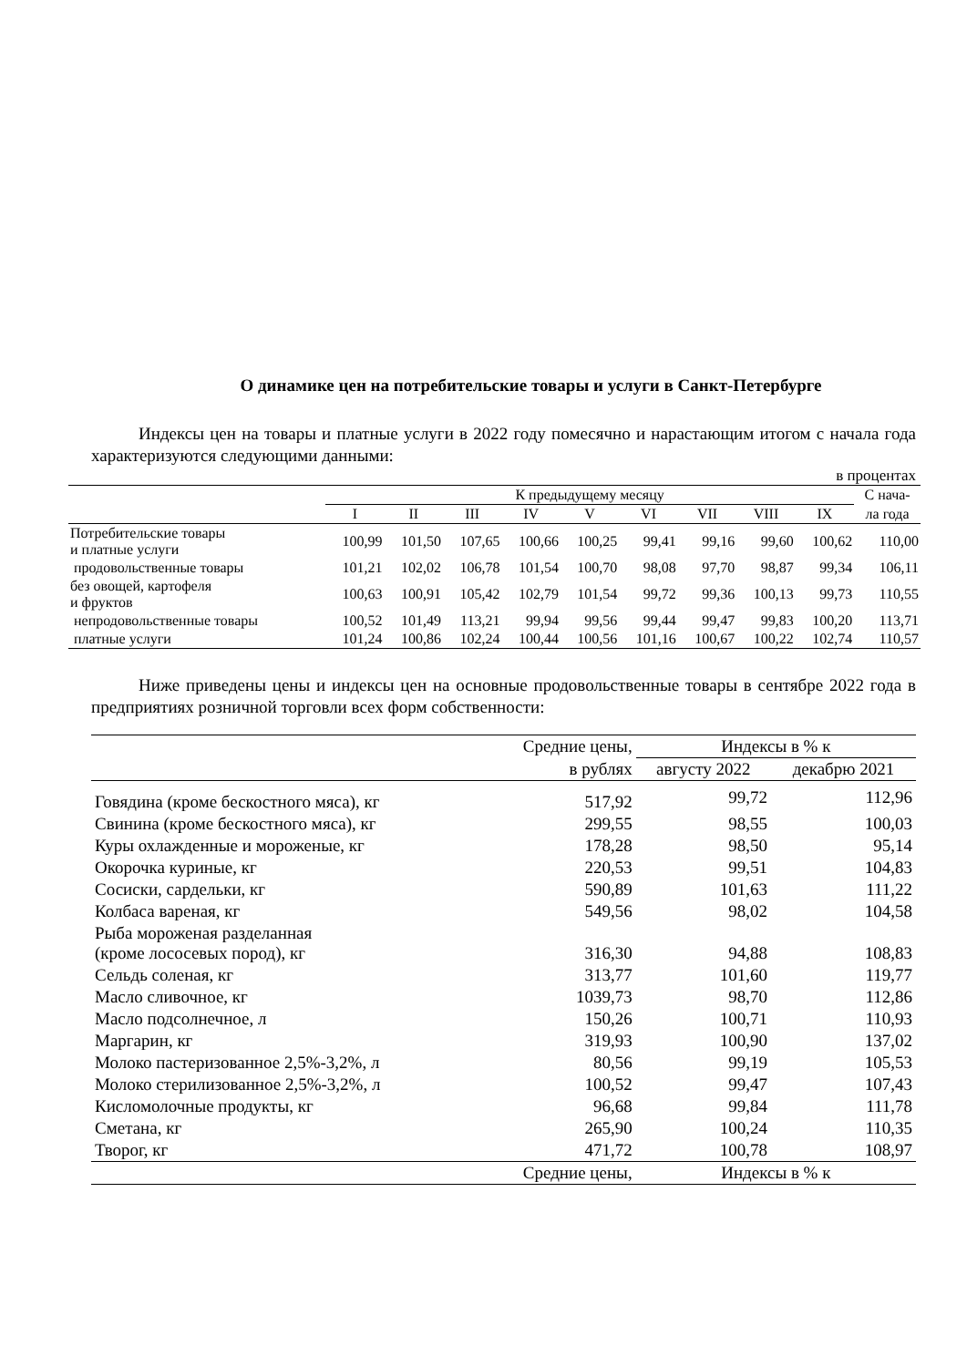О динамике цен на потребительские товары и услуги в Санкт-Петербурге
Индексы цен на товары и платные услуги в 2022 году помесячно и нарастающим итогом с начала года характеризуются следующими данными:
в процентах
| | К предыдущему месяцу | | | | | | | | | С нача- |
| --- | --- | --- | --- | --- | --- | --- | --- | --- | --- | --- |
| | I | II | III | IV | V | VI | VII | VIII | IX | ла года |
| Потребительские товары и платные услуги | 100,99 | 101,50 | 107,65 | 100,66 | 100,25 | 99,41 | 99,16 | 99,60 | 100,62 | 110,00 |
| продовольственные товары | 101,21 | 102,02 | 106,78 | 101,54 | 100,70 | 98,08 | 97,70 | 98,87 | 99,34 | 106,11 |
| без овощей, картофеля и фруктов | 100,63 | 100,91 | 105,42 | 102,79 | 101,54 | 99,72 | 99,36 | 100,13 | 99,73 | 110,55 |
| непродовольственные товары | 100,52 | 101,49 | 113,21 | 99,94 | 99,56 | 99,44 | 99,47 | 99,83 | 100,20 | 113,71 |
| платные услуги | 101,24 | 100,86 | 102,24 | 100,44 | 100,56 | 101,16 | 100,67 | 100,22 | 102,74 | 110,57 |
Ниже приведены цены и индексы цен на основные продовольственные товары в сентябре 2022 года в предприятиях розничной торговли всех форм собственности:
| | Средние цены, | Индексы в % к | |
| --- | --- | --- | --- |
| | в рублях | августу 2022 | декабрю 2021 |
| Говядина (кроме бескостного мяса), кг | 517,92 | 99,72 | 112,96 |
| Свинина (кроме бескостного мяса), кг | 299,55 | 98,55 | 100,03 |
| Куры охлажденные и мороженые, кг | 178,28 | 98,50 | 95,14 |
| Окорочка куриные, кг | 220,53 | 99,51 | 104,83 |
| Сосиски, сардельки, кг | 590,89 | 101,63 | 111,22 |
| Колбаса вареная, кг | 549,56 | 98,02 | 104,58 |
| Рыба мороженая разделанная (кроме лососевых пород), кг | 316,30 | 94,88 | 108,83 |
| Сельдь соленая, кг | 313,77 | 101,60 | 119,77 |
| Масло сливочное, кг | 1039,73 | 98,70 | 112,86 |
| Масло подсолнечное, л | 150,26 | 100,71 | 110,93 |
| Маргарин, кг | 319,93 | 100,90 | 137,02 |
| Молоко пастеризованное 2,5%-3,2%, л | 80,56 | 99,19 | 105,53 |
| Молоко стерилизованное 2,5%-3,2%, л | 100,52 | 99,47 | 107,43 |
| Кисломолочные продукты, кг | 96,68 | 99,84 | 111,78 |
| Сметана, кг | 265,90 | 100,24 | 110,35 |
| Творог, кг | 471,72 | 100,78 | 108,97 |
| | Средние цены, | Индексы в % к | |